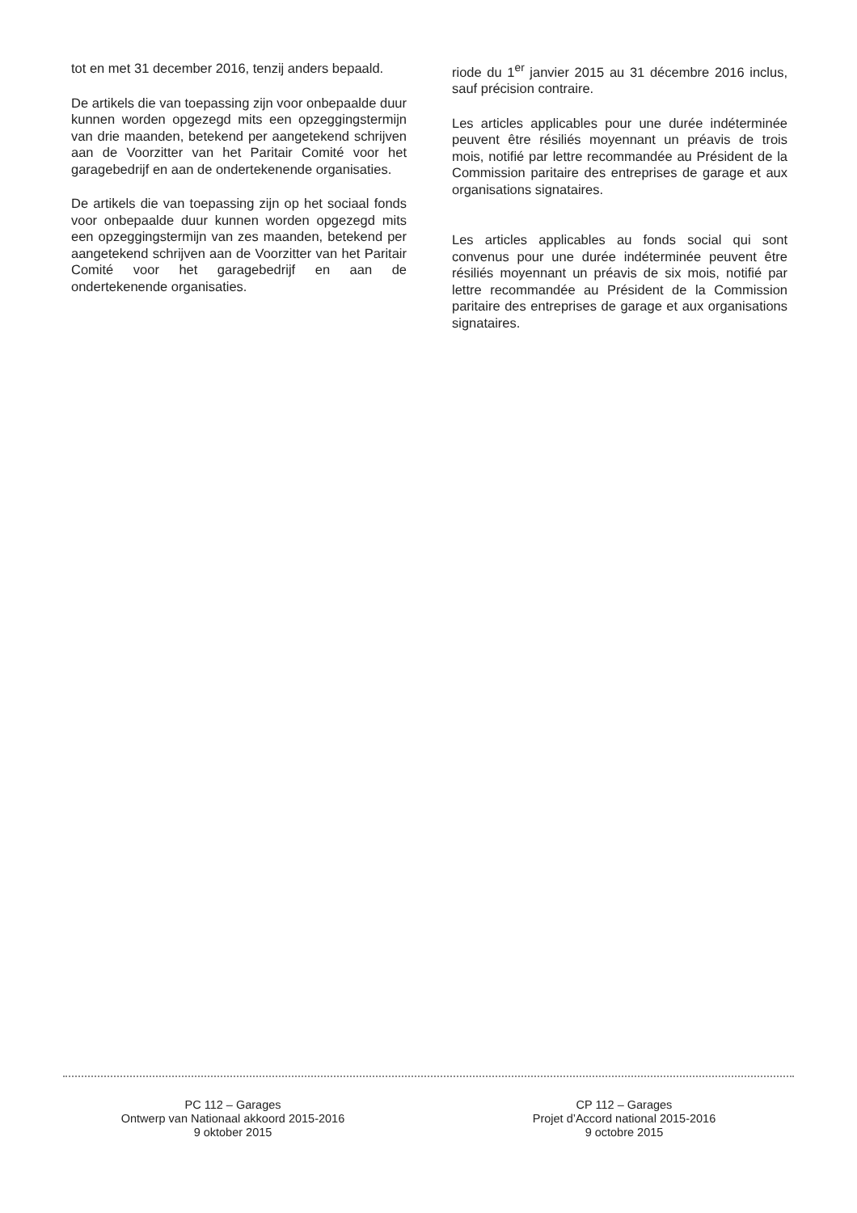tot en met 31 december 2016, tenzij anders bepaald.
De artikels die van toepassing zijn voor onbepaalde duur kunnen worden opgezegd mits een opzeggingstermijn van drie maanden, betekend per aangetekend schrijven aan de Voorzitter van het Paritair Comité voor het garagebedrijf en aan de ondertekenende organisaties.
De artikels die van toepassing zijn op het sociaal fonds voor onbepaalde duur kunnen worden opgezegd mits een opzeggingstermijn van zes maanden, betekend per aangetekend schrijven aan de Voorzitter van het Paritair Comité voor het garagebedrijf en aan de ondertekenende organisaties.
riode du 1<sup>er</sup> janvier 2015 au 31 décembre 2016 inclus, sauf précision contraire.
Les articles applicables pour une durée indéterminée peuvent être résiliés moyennant un préavis de trois mois, notifié par lettre recommandée au Président de la Commission paritaire des entreprises de garage et aux organisations signataires.
Les articles applicables au fonds social qui sont convenus pour une durée indéterminée peuvent être résiliés moyennant un préavis de six mois, notifié par lettre recommandée au Président de la Commission paritaire des entreprises de garage et aux organisations signataires.
PC 112 – Garages
Ontwerp van Nationaal akkoord 2015-2016
9 oktober 2015
CP 112 – Garages
Projet d’Accord national 2015-2016
9 octobre 2015